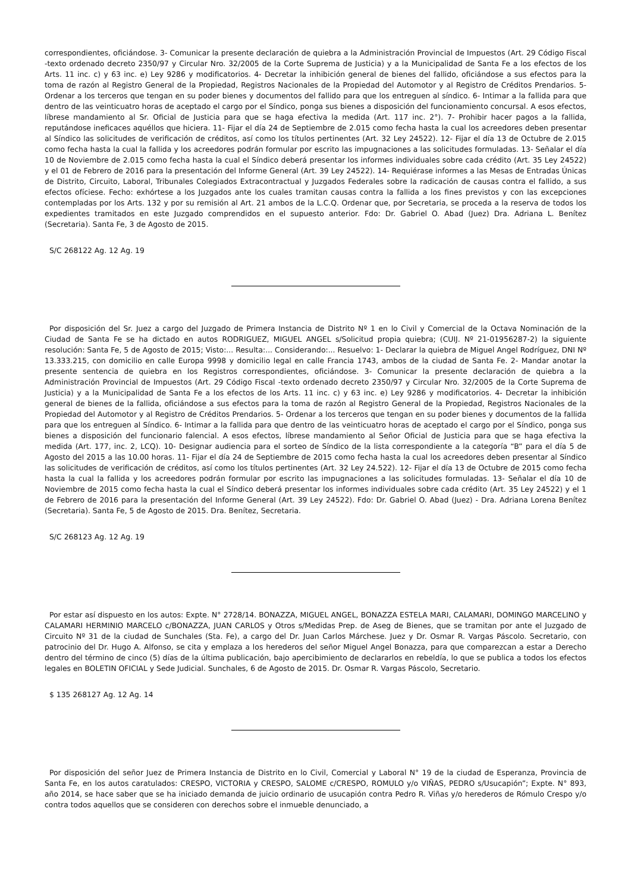correspondientes, oficiándose. 3- Comunicar la presente declaración de quiebra a la Administración Provincial de Impuestos (Art. 29 Código Fiscal -texto ordenado decreto 2350/97 y Circular Nro. 32/2005 de la Corte Suprema de Justicia) y a la Municipalidad de Santa Fe a los efectos de los Arts. 11 inc. c) y 63 inc. e) Ley 9286 y modificatorios. 4- Decretar la inhibición general de bienes del fallido, oficiándose a sus efectos para la toma de razón al Registro General de la Propiedad, Registros Nacionales de la Propiedad del Automotor y al Registro de Créditos Prendarios. 5- Ordenar a los terceros que tengan en su poder bienes y documentos del fallido para que los entreguen al síndico. 6- Intimar a la fallida para que dentro de las veinticuatro horas de aceptado el cargo por el Síndico, ponga sus bienes a disposición del funcionamiento concursal. A esos efectos, líbrese mandamiento al Sr. Oficial de Justicia para que se haga efectiva la medida (Art. 117 inc. 2°). 7- Prohibir hacer pagos a la fallida, reputándose ineficaces aquéllos que hiciera. 11- Fijar el día 24 de Septiembre de 2.015 como fecha hasta la cual los acreedores deben presentar al Síndico las solicitudes de verificación de créditos, así como los títulos pertinentes (Art. 32 Ley 24522). 12- Fijar el día 13 de Octubre de 2.015 como fecha hasta la cual la fallida y los acreedores podrán formular por escrito las impugnaciones a las solicitudes formuladas. 13- Señalar el día 10 de Noviembre de 2.015 como fecha hasta la cual el Síndico deberá presentar los informes individuales sobre cada crédito (Art. 35 Ley 24522) y el 01 de Febrero de 2016 para la presentación del Informe General (Art. 39 Ley 24522). 14- Requiérase informes a las Mesas de Entradas Únicas de Distrito, Circuito, Laboral, Tribunales Colegiados Extracontractual y Juzgados Federales sobre la radicación de causas contra el fallido, a sus efectos ofíciese. Fecho: exhórtese a los Juzgados ante los cuales tramitan causas contra la fallida a los fines previstos y con las excepciones contempladas por los Arts. 132 y por su remisión al Art. 21 ambos de la L.C.Q. Ordenar que, por Secretaria, se proceda a la reserva de todos los expedientes tramitados en este Juzgado comprendidos en el supuesto anterior. Fdo: Dr. Gabriel O. Abad (Juez) Dra. Adriana L. Benítez (Secretaria). Santa Fe, 3 de Agosto de 2015.
S/C 268122 Ag. 12 Ag. 19
Por disposición del Sr. Juez a cargo del Juzgado de Primera Instancia de Distrito Nº 1 en lo Civil y Comercial de la Octava Nominación de la Ciudad de Santa Fe se ha dictado en autos RODRIGUEZ, MIGUEL ANGEL s/Solicitud propia quiebra; (CUIJ. Nº 21-01956287-2) la siguiente resolución: Santa Fe, 5 de Agosto de 2015; Visto:... Resulta:... Considerando:... Resuelvo: 1- Declarar la quiebra de Miguel Angel Rodríguez, DNI Nº 13.333.215, con domicilio en calle Europa 9998 y domicilio legal en calle Francia 1743, ambos de la ciudad de Santa Fe. 2- Mandar anotar la presente sentencia de quiebra en los Registros correspondientes, oficiándose. 3- Comunicar la presente declaración de quiebra a la Administración Provincial de Impuestos (Art. 29 Código Fiscal -texto ordenado decreto 2350/97 y Circular Nro. 32/2005 de la Corte Suprema de Justicia) y a la Municipalidad de Santa Fe a los efectos de los Arts. 11 inc. c) y 63 inc. e) Ley 9286 y modificatorios. 4- Decretar la inhibición general de bienes de la fallida, oficiándose a sus efectos para la toma de razón al Registro General de la Propiedad, Registros Nacionales de la Propiedad del Automotor y al Registro de Créditos Prendarios. 5- Ordenar a los terceros que tengan en su poder bienes y documentos de la fallida para que los entreguen al Síndico. 6- Intimar a la fallida para que dentro de las veinticuatro horas de aceptado el cargo por el Síndico, ponga sus bienes a disposición del funcionario falencial. A esos efectos, líbrese mandamiento al Señor Oficial de Justicia para que se haga efectiva la medida (Art. 177, inc. 2, LCQ). 10- Designar audiencia para el sorteo de Síndico de la lista correspondiente a la categoría “B” para el día 5 de Agosto del 2015 a las 10.00 horas. 11- Fijar el día 24 de Septiembre de 2015 como fecha hasta la cual los acreedores deben presentar al Síndico las solicitudes de verificación de créditos, así como los títulos pertinentes (Art. 32 Ley 24.522). 12- Fijar el día 13 de Octubre de 2015 como fecha hasta la cual la fallida y los acreedores podrán formular por escrito las impugnaciones a las solicitudes formuladas. 13- Señalar el día 10 de Noviembre de 2015 como fecha hasta la cual el Síndico deberá presentar los informes individuales sobre cada crédito (Art. 35 Ley 24522) y el 1 de Febrero de 2016 para la presentación del Informe General (Art. 39 Ley 24522). Fdo: Dr. Gabriel O. Abad (Juez) - Dra. Adriana Lorena Benítez (Secretaria). Santa Fe, 5 de Agosto de 2015. Dra. Benítez, Secretaria.
S/C 268123 Ag. 12 Ag. 19
Por estar así dispuesto en los autos: Expte. N° 2728/14. BONAZZA, MIGUEL ANGEL, BONAZZA ESTELA MARI, CALAMARI, DOMINGO MARCELINO y CALAMARI HERMINIO MARCELO c/BONAZZA, JUAN CARLOS y Otros s/Medidas Prep. de Aseg de Bienes, que se tramitan por ante el Juzgado de Circuito Nº 31 de la ciudad de Sunchales (Sta. Fe), a cargo del Dr. Juan Carlos Márchese. Juez y Dr. Osmar R. Vargas Páscolo. Secretario, con patrocinio del Dr. Hugo A. Alfonso, se cita y emplaza a los herederos del señor Miguel Angel Bonazza, para que comparezcan a estar a Derecho dentro del término de cinco (5) días de la última publicación, bajo apercibimiento de declararlos en rebeldía, lo que se publica a todos los efectos legales en BOLETIN OFICIAL y Sede Judicial. Sunchales, 6 de Agosto de 2015. Dr. Osmar R. Vargas Páscolo, Secretario.
$ 135 268127 Ag. 12 Ag. 14
Por disposición del señor Juez de Primera Instancia de Distrito en lo Civil, Comercial y Laboral N° 19 de la ciudad de Esperanza, Provincia de Santa Fe, en los autos caratulados: CRESPO, VICTORIA y CRESPO, SALOME c/CRESPO, ROMULO y/o VIÑAS, PEDRO s/Usucapión”; Expte. N° 893, año 2014, se hace saber que se ha iniciado demanda de juicio ordinario de usucapión contra Pedro R. Viñas y/o herederos de Rómulo Crespo y/o contra todos aquellos que se consideren con derechos sobre el inmueble denunciado, a